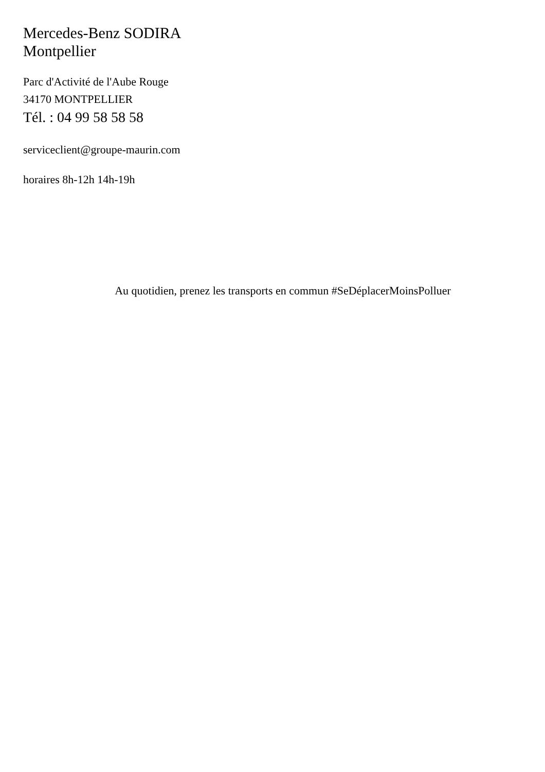Mercedes-Benz SODIRA
Montpellier
Parc d'Activité de l'Aube Rouge
34170 MONTPELLIER
Tél. : 04 99 58 58 58
serviceclient@groupe-maurin.com
horaires 8h-12h 14h-19h
Au quotidien, prenez les transports en commun #SeDéplacerMoinsPolluer